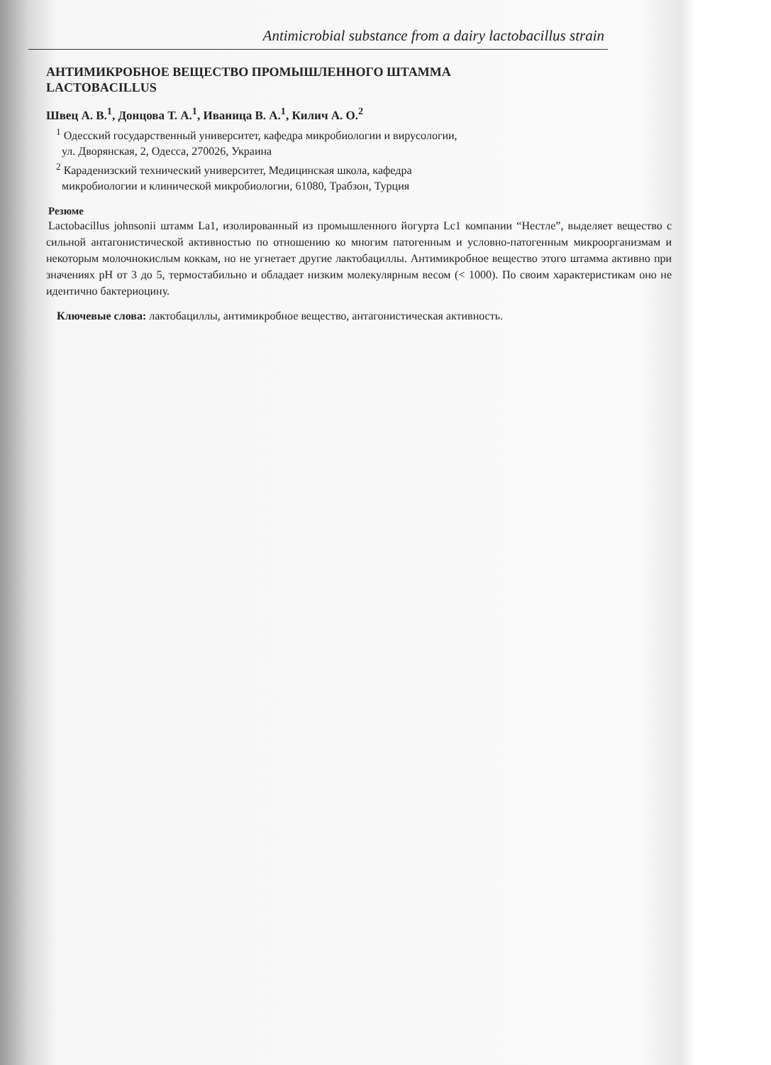Antimicrobial substance from a dairy lactobacillus strain
АНТИМИКРОБНОЕ ВЕЩЕСТВО ПРОМЫШЛЕННОГО ШТАММА
LACTOBACILLUS
Швец А. В.<sup>1</sup>, Донцова Т. А.<sup>1</sup>, Иваница В. А.<sup>1</sup>, Килич А. О.<sup>2</sup>
<sup>1</sup> Одесский государственный университет, кафедра микробиологии и вирусологии,
ул. Дворянская, 2, Одесса, 270026, Украина
<sup>2</sup> Караденизский технический университет, Медицинская школа, кафедра
микробиологии и клинической микробиологии, 61080, Трабзон, Турция
Резюме
Lactobacillus johnsonii штамм La1, изолированный из промышленного йогурта Lc1 компании “Нестле”, выделяет вещество с сильной антагонистической активностью по отношению ко многим патогенным и условно-патогенным микроорганизмам и некоторым молочнокислым коккам, но не угнетает другие лактобациллы. Антимикробное вещество этого штамма активно при значениях pH от 3 до 5, термостабильно и обладает низким молекулярным весом (< 1000). По своим характеристикам оно не идентично бактериоцину.
Ключевые слова: лактобациллы, антимикробное вещество, антагонистическая активность.